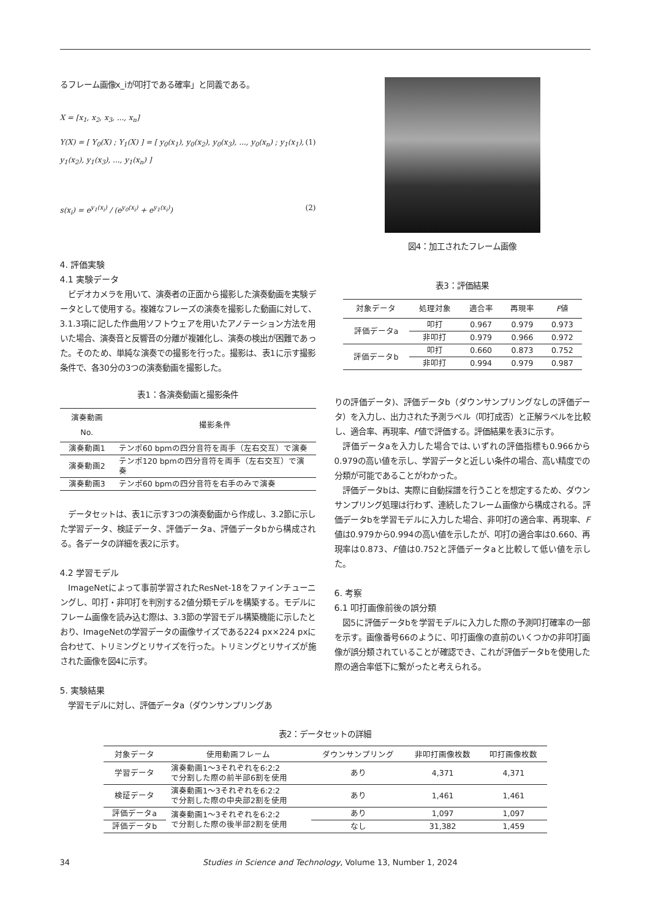るフレーム画像x_iが叩打である確率」と同義である。
X = [x<sub>1</sub>, x<sub>2</sub>, x<sub>3</sub>, ..., x<sub>n</sub>]
Y(X) = [ Y<sub>0</sub>(X) ; Y<sub>1</sub>(X) ] = [ y<sub>0</sub>(x<sub>1</sub>), y<sub>0</sub>(x<sub>2</sub>), y<sub>0</sub>(x<sub>3</sub>), ..., y<sub>0</sub>(x<sub>n</sub>) ; y<sub>1</sub>(x<sub>1</sub>), y<sub>1</sub>(x<sub>2</sub>), y<sub>1</sub>(x<sub>3</sub>), ..., y<sub>1</sub>(x<sub>n</sub>) ] (1)
s(x<sub>i</sub>) = e<sup>y<sub>1</sub>(x<sub>i</sub>)</sup> / (e<sup>y<sub>0</sub>(x<sub>i</sub>)</sup> + e<sup>y<sub>1</sub>(x<sub>i</sub>)</sup>) (2)
4. 評価実験
4.1 実験データ
ビデオカメラを用いて、演奏者の正面から撮影した演奏動画を実験データとして使用する。複雑なフレーズの演奏を撮影した動画に対して、3.1.3項に記した作曲用ソフトウェアを用いたアノテーション方法を用いた場合、演奏音と反響音の分離が複雑化し、演奏の検出が困難であった。そのため、単純な演奏での撮影を行った。撮影は、表1に示す撮影条件で、各30分の3つの演奏動画を撮影した。
表1：各演奏動画と撮影条件
| 演奏動画No. | 撮影条件 |
| --- | --- |
| 演奏動画1 | テンポ60 bpmの四分音符を両手（左右交互）で演奏 |
| 演奏動画2 | テンポ120 bpmの四分音符を両手（左右交互）で演奏 |
| 演奏動画3 | テンポ60 bpmの四分音符を右手のみで演奏 |
データセットは、表1に示す3つの演奏動画から作成し、3.2節に示した学習データ、検証データ、評価データa、評価データbから構成される。各データの詳細を表2に示す。
4.2 学習モデル
ImageNetによって事前学習されたResNet-18をファインチューニングし、叩打・非叩打を判別する2値分類モデルを構築する。モデルにフレーム画像を読み込む際は、3.3節の学習モデル構築機能に示したとおり、ImageNetの学習データの画像サイズである224 px×224 pxに合わせて、トリミングとリサイズを行った。トリミングとリサイズが施された画像を図4に示す。
5. 実験結果
学習モデルに対し、評価データa（ダウンサンプリングあ
図4：加工されたフレーム画像
表3：評価結果
| 対象データ | 処理対象 | 適合率 | 再現率 | F 値 |
| --- | --- | --- | --- | --- |
| 評価データa | 叩打 | 0.967 | 0.979 | 0.973 |
| | 非叩打 | 0.979 | 0.966 | 0.972 |
| 評価データb | 叩打 | 0.660 | 0.873 | 0.752 |
| | 非叩打 | 0.994 | 0.979 | 0.987 |
りの評価データ)、評価データb（ダウンサンプリングなしの評価データ）を入力し、出力された予測ラベル（叩打成否）と正解ラベルを比較し、適合率、再現率、F値で評価する。評価結果を表3に示す。
評価データaを入力した場合では､いずれの評価指標も0.966から0.979の高い値を示し、学習データと近しい条件の場合、高い精度での分類が可能であることがわかった。
評価データbは、実際に自動採譜を行うことを想定するため、ダウンサンプリング処理は行わず、連続したフレーム画像から構成される。評価データbを学習モデルに入力した場合、非叩打の適合率、再現率、F値は0.979から0.994の高い値を示したが、叩打の適合率は0.660、再現率は0.873、F値は0.752と評価データaと比較して低い値を示した。
6. 考察
6.1 叩打画像前後の誤分類
図5に評価データbを学習モデルに入力した際の予測叩打確率の一部を示す。画像番号66のように、叩打画像の直前のいくつかの非叩打画像が誤分類されていることが確認でき、これが評価データbを使用した際の適合率低下に繋がったと考えられる。
表2：データセットの詳細
| 対象データ | 使用動画フレーム | ダウンサンプリング | 非叩打画像枚数 | 叩打画像枚数 |
| --- | --- | --- | --- | --- |
| 学習データ | 演奏動画1～3それぞれを6:2:2 で分割した際の前半部6割を使用 | あり | 4,371 | 4,371 |
| 検証データ | 演奏動画1～3それぞれを6:2:2 で分割した際の中央部2割を使用 | あり | 1,461 | 1,461 |
| 評価データa | 演奏動画1～3それぞれを6:2:2 で分割した際の後半部2割を使用 | あり | 1,097 | 1,097 |
| 評価データb | | なし | 31,382 | 1,459 |
34 Studies in Science and Technology, Volume 13, Number 1, 2024